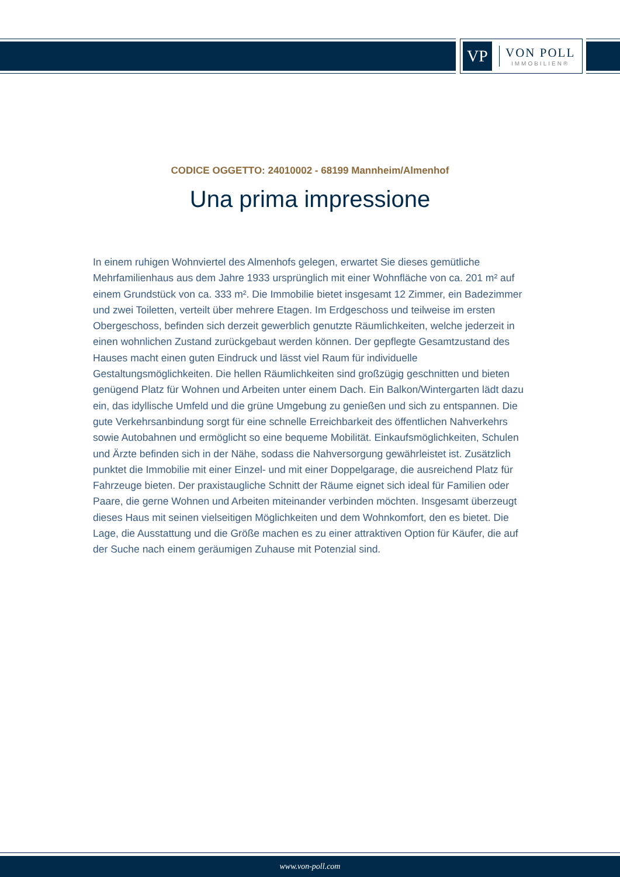VP
VON POLL
IMMOBILIEN®
CODICE OGGETTO: 24010002 - 68199 Mannheim/Almenhof
Una prima impressione
In einem ruhigen Wohnviertel des Almenhofs gelegen, erwartet Sie dieses gemütliche Mehrfamilienhaus aus dem Jahre 1933 ursprünglich mit einer Wohnfläche von ca. 201 m² auf einem Grundstück von ca. 333 m². Die Immobilie bietet insgesamt 12 Zimmer, ein Badezimmer und zwei Toiletten, verteilt über mehrere Etagen. Im Erdgeschoss und teilweise im ersten Obergeschoss, befinden sich derzeit gewerblich genutzte Räumlichkeiten, welche jederzeit in einen wohnlichen Zustand zurückgebaut werden können. Der gepflegte Gesamtzustand des Hauses macht einen guten Eindruck und lässt viel Raum für individuelle Gestaltungsmöglichkeiten. Die hellen Räumlichkeiten sind großzügig geschnitten und bieten genügend Platz für Wohnen und Arbeiten unter einem Dach. Ein Balkon/Wintergarten lädt dazu ein, das idyllische Umfeld und die grüne Umgebung zu genießen und sich zu entspannen. Die gute Verkehrsanbindung sorgt für eine schnelle Erreichbarkeit des öffentlichen Nahverkehrs sowie Autobahnen und ermöglicht so eine bequeme Mobilität. Einkaufsmöglichkeiten, Schulen und Ärzte befinden sich in der Nähe, sodass die Nahversorgung gewährleistet ist. Zusätzlich punktet die Immobilie mit einer Einzel- und mit einer Doppelgarage, die ausreichend Platz für Fahrzeuge bieten. Der praxistaugliche Schnitt der Räume eignet sich ideal für Familien oder Paare, die gerne Wohnen und Arbeiten miteinander verbinden möchten. Insgesamt überzeugt dieses Haus mit seinen vielseitigen Möglichkeiten und dem Wohnkomfort, den es bietet. Die Lage, die Ausstattung und die Größe machen es zu einer attraktiven Option für Käufer, die auf der Suche nach einem geräumigen Zuhause mit Potenzial sind.
www.von-poll.com